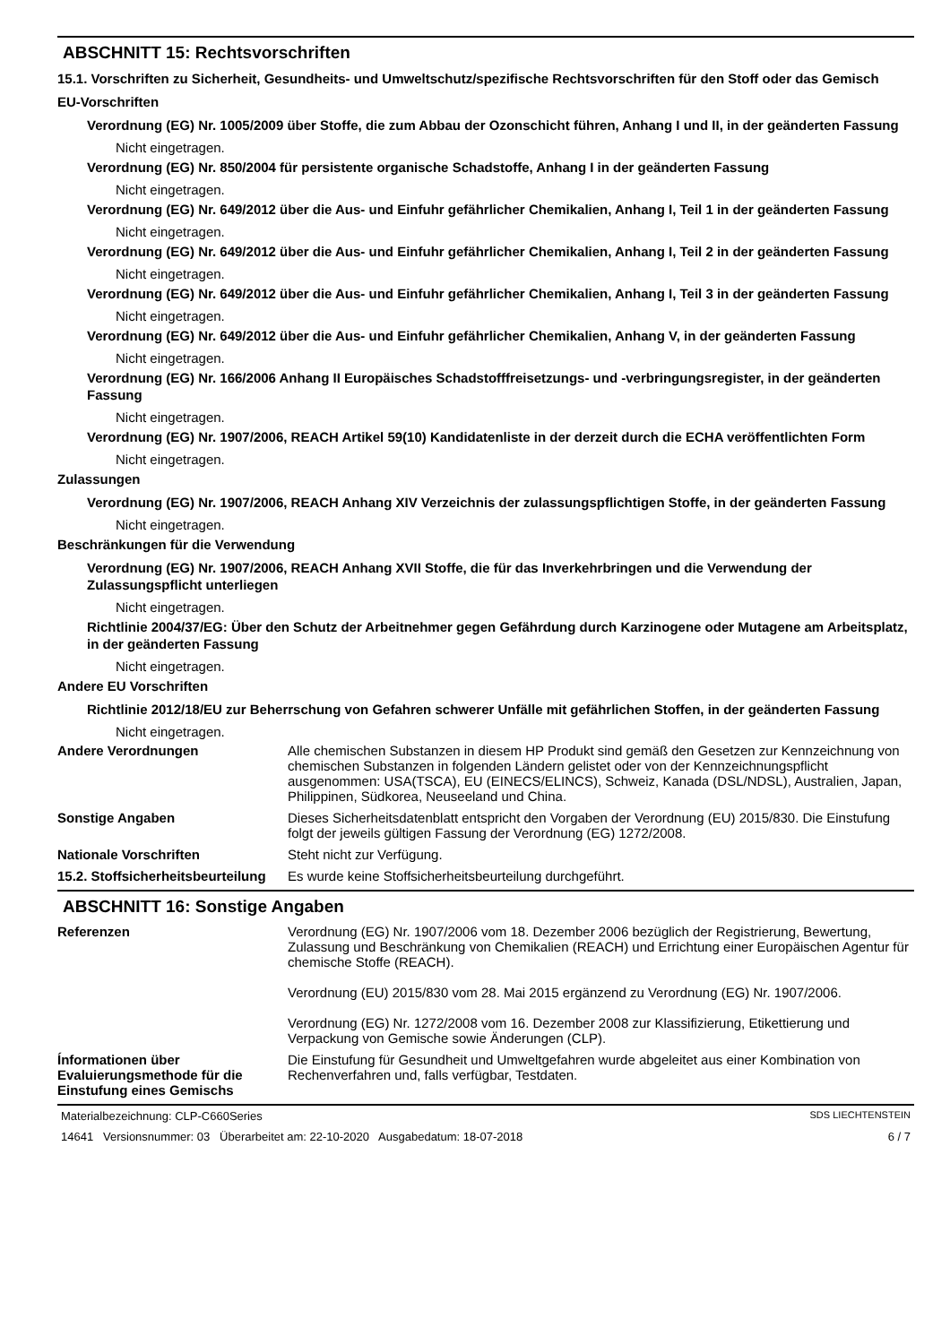ABSCHNITT 15: Rechtsvorschriften
15.1. Vorschriften zu Sicherheit, Gesundheits- und Umweltschutz/spezifische Rechtsvorschriften für den Stoff oder das Gemisch
EU-Vorschriften
Verordnung (EG) Nr. 1005/2009 über Stoffe, die zum Abbau der Ozonschicht führen, Anhang I und II, in der geänderten Fassung
Nicht eingetragen.
Verordnung (EG) Nr. 850/2004 für persistente organische Schadstoffe, Anhang I in der geänderten Fassung
Nicht eingetragen.
Verordnung (EG) Nr. 649/2012 über die Aus- und Einfuhr gefährlicher Chemikalien, Anhang I, Teil 1 in der geänderten Fassung
Nicht eingetragen.
Verordnung (EG) Nr. 649/2012 über die Aus- und Einfuhr gefährlicher Chemikalien, Anhang I, Teil 2 in der geänderten Fassung
Nicht eingetragen.
Verordnung (EG) Nr. 649/2012 über die Aus- und Einfuhr gefährlicher Chemikalien, Anhang I, Teil 3 in der geänderten Fassung
Nicht eingetragen.
Verordnung (EG) Nr. 649/2012 über die Aus- und Einfuhr gefährlicher Chemikalien, Anhang V, in der geänderten Fassung
Nicht eingetragen.
Verordnung (EG) Nr. 166/2006 Anhang II Europäisches Schadstofffreisetzungs- und -verbringungsregister, in der geänderten Fassung
Nicht eingetragen.
Verordnung (EG) Nr. 1907/2006, REACH Artikel 59(10) Kandidatenliste in der derzeit durch die ECHA veröffentlichten Form
Nicht eingetragen.
Zulassungen
Verordnung (EG) Nr. 1907/2006, REACH Anhang XIV Verzeichnis der zulassungspflichtigen Stoffe, in der geänderten Fassung
Nicht eingetragen.
Beschränkungen für die Verwendung
Verordnung (EG) Nr. 1907/2006, REACH Anhang XVII Stoffe, die für das Inverkehrbringen und die Verwendung der Zulassungspflicht unterliegen
Nicht eingetragen.
Richtlinie 2004/37/EG: Über den Schutz der Arbeitnehmer gegen Gefährdung durch Karzinogene oder Mutagene am Arbeitsplatz, in der geänderten Fassung
Nicht eingetragen.
Andere EU Vorschriften
Richtlinie 2012/18/EU zur Beherrschung von Gefahren schwerer Unfälle mit gefährlichen Stoffen, in der geänderten Fassung
Nicht eingetragen.
Andere Verordnungen Alle chemischen Substanzen in diesem HP Produkt sind gemäß den Gesetzen zur Kennzeichnung von chemischen Substanzen in folgenden Ländern gelistet oder von der Kennzeichnungspflicht ausgenommen: USA(TSCA), EU (EINECS/ELINCS), Schweiz, Kanada (DSL/NDSL), Australien, Japan, Philippinen, Südkorea, Neuseeland und China.
Sonstige Angaben Dieses Sicherheitsdatenblatt entspricht den Vorgaben der Verordnung (EU) 2015/830. Die Einstufung folgt der jeweils gültigen Fassung der Verordnung (EG) 1272/2008.
Nationale Vorschriften Steht nicht zur Verfügung.
15.2. Stoffsicherheitsbeurteilung
Es wurde keine Stoffsicherheitsbeurteilung durchgeführt.
ABSCHNITT 16: Sonstige Angaben
Referenzen Verordnung (EG) Nr. 1907/2006 vom 18. Dezember 2006 bezüglich der Registrierung, Bewertung, Zulassung und Beschränkung von Chemikalien (REACH) und Errichtung einer Europäischen Agentur für chemische Stoffe (REACH).
Verordnung (EU) 2015/830 vom 28. Mai 2015 ergänzend zu Verordnung (EG) Nr. 1907/2006.
Verordnung (EG) Nr. 1272/2008 vom 16. Dezember 2008 zur Klassifizierung, Etikettierung und Verpackung von Gemische sowie Änderungen (CLP).
Ínformationen über Evaluierungsmethode für die Einstufung eines Gemischs
Die Einstufung für Gesundheit und Umweltgefahren wurde abgeleitet aus einer Kombination von Rechenverfahren und, falls verfügbar, Testdaten.
Materialbezeichnung: CLP-C660Series SDS LIECHTENSTEIN
14641 Versionsnummer: 03 Überarbeitet am: 22-10-2020 Ausgabedatum: 18-07-2018 6 / 7